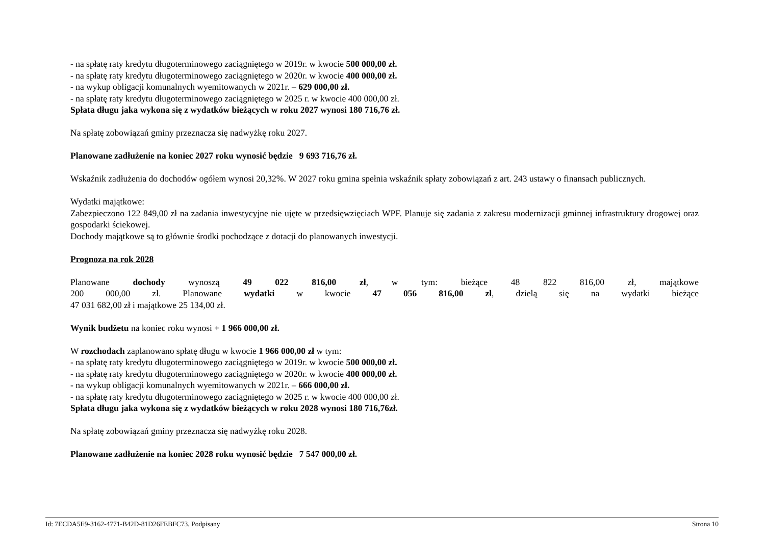- na spłatę raty kredytu długoterminowego zaciągniętego w 2019r. w kwocie 500 000,00 zł.
- na spłatę raty kredytu długoterminowego zaciągniętego w 2020r. w kwocie 400 000,00 zł.
- na wykup obligacji komunalnych wyemitowanych w 2021r. – 629 000,00 zł.
- na spłatę raty kredytu długoterminowego zaciągniętego w 2025 r. w kwocie 400 000,00 zł.
Spłata długu jaka wykona się z wydatków bieżących w roku 2027 wynosi 180 716,76 zł.
Na spłatę zobowiązań gminy przeznacza się nadwyżkę roku 2027.
Planowane zadłużenie na koniec 2027 roku wynosić będzie 9 693 716,76 zł.
Wskaźnik zadłużenia do dochodów ogółem wynosi 20,32%. W 2027 roku gmina spełnia wskaźnik spłaty zobowiązań z art. 243 ustawy o finansach publicznych.
Wydatki majątkowe:
Zabezpieczono 122 849,00 zł na zadania inwestycyjne nie ujęte w przedsięwzięciach WPF. Planuje się zadania z zakresu modernizacji gminnej infrastruktury drogowej oraz gospodarki ściekowej.
Dochody majątkowe są to głównie środki pochodzące z dotacji do planowanych inwestycji.
Prognoza na rok 2028
Planowane dochody wynoszą 49 022 816,00 zł, w tym: bieżące 48 822 816,00 zł, majątkowe
200 000,00 zł. Planowane wydatki w kwocie 47 056 816,00 zł, dzielą się na wydatki bieżące
47 031 682,00 zł i majątkowe 25 134,00 zł.
Wynik budżetu na koniec roku wynosi + 1 966 000,00 zł.
W rozchodach zaplanowano spłatę długu w kwocie 1 966 000,00 zł w tym:
- na spłatę raty kredytu długoterminowego zaciągniętego w 2019r. w kwocie 500 000,00 zł.
- na spłatę raty kredytu długoterminowego zaciągniętego w 2020r. w kwocie 400 000,00 zł.
- na wykup obligacji komunalnych wyemitowanych w 2021r. – 666 000,00 zł.
- na spłatę raty kredytu długoterminowego zaciągniętego w 2025 r. w kwocie 400 000,00 zł.
Spłata długu jaka wykona się z wydatków bieżących w roku 2028 wynosi 180 716,76zł.
Na spłatę zobowiązań gminy przeznacza się nadwyżkę roku 2028.
Planowane zadłużenie na koniec 2028 roku wynosić będzie 7 547 000,00 zł.
Id: 7ECDA5E9-3162-4771-B42D-81D26FEBFC73. Podpisany Strona 10